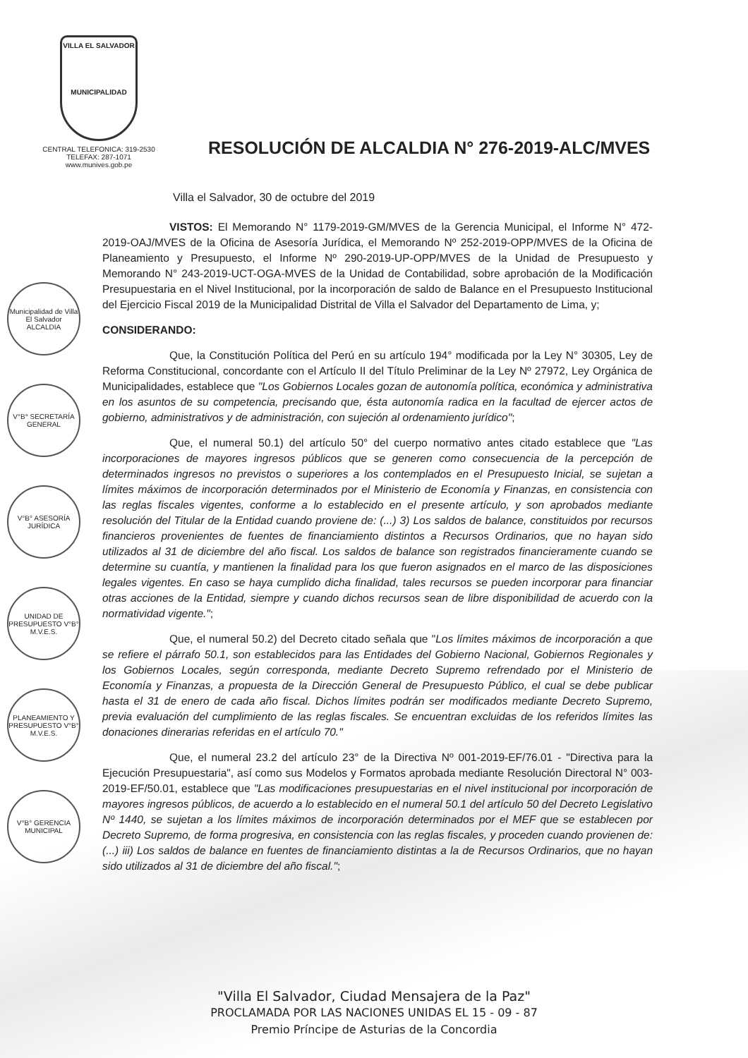VILLA EL SALVADOR
MUNICIPALIDAD
CENTRAL TELEFONICA: 319-2530
TELEFAX: 287-1071
www.munives.gob.pe
RESOLUCIÓN DE ALCALDIA N° 276-2019-ALC/MVES
Municipalidad de Villa El Salvador ALCALDIA
V°B° SECRETARÍA GENERAL
V°B° ASESORÍA JURÍDICA
UNIDAD DE PRESUPUESTO V°B° M.V.E.S.
PLANEAMIENTO Y PRESUPUESTO V°B° M.V.E.S.
V°B° GERENCIA MUNICIPAL
Villa el Salvador, 30 de octubre del 2019
VISTOS: El Memorando N° 1179-2019-GM/MVES de la Gerencia Municipal, el Informe N° 472-2019-OAJ/MVES de la Oficina de Asesoría Jurídica, el Memorando Nº 252-2019-OPP/MVES de la Oficina de Planeamiento y Presupuesto, el Informe Nº 290-2019-UP-OPP/MVES de la Unidad de Presupuesto y Memorando N° 243-2019-UCT-OGA-MVES de la Unidad de Contabilidad, sobre aprobación de la Modificación Presupuestaria en el Nivel Institucional, por la incorporación de saldo de Balance en el Presupuesto Institucional del Ejercicio Fiscal 2019 de la Municipalidad Distrital de Villa el Salvador del Departamento de Lima, y;
CONSIDERANDO:
Que, la Constitución Política del Perú en su artículo 194° modificada por la Ley N° 30305, Ley de Reforma Constitucional, concordante con el Artículo II del Título Preliminar de la Ley Nº 27972, Ley Orgánica de Municipalidades, establece que "Los Gobiernos Locales gozan de autonomía política, económica y administrativa en los asuntos de su competencia, precisando que, ésta autonomía radica en la facultad de ejercer actos de gobierno, administrativos y de administración, con sujeción al ordenamiento jurídico";
Que, el numeral 50.1) del artículo 50° del cuerpo normativo antes citado establece que "Las incorporaciones de mayores ingresos públicos que se generen como consecuencia de la percepción de determinados ingresos no previstos o superiores a los contemplados en el Presupuesto Inicial, se sujetan a límites máximos de incorporación determinados por el Ministerio de Economía y Finanzas, en consistencia con las reglas fiscales vigentes, conforme a lo establecido en el presente artículo, y son aprobados mediante resolución del Titular de la Entidad cuando proviene de: (...) 3) Los saldos de balance, constituidos por recursos financieros provenientes de fuentes de financiamiento distintos a Recursos Ordinarios, que no hayan sido utilizados al 31 de diciembre del año fiscal. Los saldos de balance son registrados financieramente cuando se determine su cuantía, y mantienen la finalidad para los que fueron asignados en el marco de las disposiciones legales vigentes. En caso se haya cumplido dicha finalidad, tales recursos se pueden incorporar para financiar otras acciones de la Entidad, siempre y cuando dichos recursos sean de libre disponibilidad de acuerdo con la normatividad vigente.";
Que, el numeral 50.2) del Decreto citado señala que "Los límites máximos de incorporación a que se refiere el párrafo 50.1, son establecidos para las Entidades del Gobierno Nacional, Gobiernos Regionales y los Gobiernos Locales, según corresponda, mediante Decreto Supremo refrendado por el Ministerio de Economía y Finanzas, a propuesta de la Dirección General de Presupuesto Público, el cual se debe publicar hasta el 31 de enero de cada año fiscal. Dichos límites podrán ser modificados mediante Decreto Supremo, previa evaluación del cumplimiento de las reglas fiscales. Se encuentran excluidas de los referidos límites las donaciones dinerarias referidas en el artículo 70."
Que, el numeral 23.2 del artículo 23° de la Directiva Nº 001-2019-EF/76.01 - "Directiva para la Ejecución Presupuestaria", así como sus Modelos y Formatos aprobada mediante Resolución Directoral N° 003-2019-EF/50.01, establece que "Las modificaciones presupuestarias en el nivel institucional por incorporación de mayores ingresos públicos, de acuerdo a lo establecido en el numeral 50.1 del artículo 50 del Decreto Legislativo Nº 1440, se sujetan a los límites máximos de incorporación determinados por el MEF que se establecen por Decreto Supremo, de forma progresiva, en consistencia con las reglas fiscales, y proceden cuando provienen de: (...) iii) Los saldos de balance en fuentes de financiamiento distintas a la de Recursos Ordinarios, que no hayan sido utilizados al 31 de diciembre del año fiscal.";
"Villa El Salvador, Ciudad Mensajera de la Paz"
PROCLAMADA POR LAS NACIONES UNIDAS EL 15 - 09 - 87
Premio Príncipe de Asturias de la Concordia